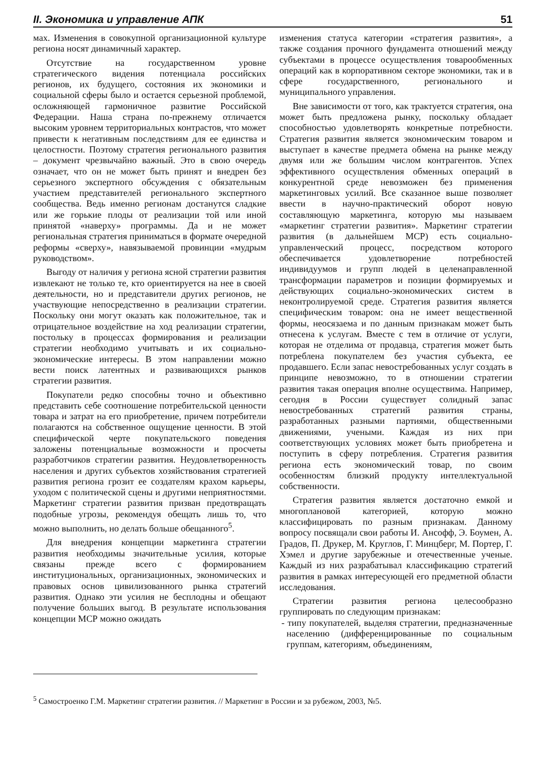II. Экономика и управление АПК 51
мах. Изменения в совокупной организационной культуре региона носят динамичный характер.
Отсутствие на государственном уровне стратегического видения потенциала российских регионов, их будущего, состояния их экономики и социальной сферы было и остается серьезной проблемой, осложняющей гармоничное развитие Российской Федерации. Наша страна по-прежнему отличается высоким уровнем территориальных контрастов, что может привести к негативным последствиям для ее единства и целостности. Поэтому стратегия регионального развития – документ чрезвычайно важный. Это в свою очередь означает, что он не может быть принят и внедрен без серьезного экспертного обсуждения с обязательным участием представителей регионального экспертного сообщества. Ведь именно регионам достанутся сладкие или же горькие плоды от реализации той или иной принятой «наверху» программы. Да и не может региональная стратегия приниматься в формате очередной реформы «сверху», навязываемой провинции «мудрым руководством».
Выгоду от наличия у региона ясной стратегии развития извлекают не только те, кто ориентируется на нее в своей деятельности, но и представители других регионов, не участвующие непосредственно в реализации стратегии. Поскольку они могут оказать как положительное, так и отрицательное воздействие на ход реализации стратегии, постольку в процессах формирования и реализации стратегии необходимо учитывать и их социально-экономические интересы. В этом направлении можно вести поиск латентных и развивающихся рынков стратегии развития.
Покупатели редко способны точно и объективно представить себе соотношение потребительской ценности товара и затрат на его приобретение, причем потребители полагаются на собственное ощущение ценности. В этой специфической черте покупательского поведения заложены потенциальные возможности и просчеты разработчиков стратегии развития. Неудовлетворенность населения и других субъектов хозяйствования стратегией развития региона грозит ее создателям крахом карьеры, уходом с политической сцены и другими неприятностями. Маркетинг стратегии развития призван предотвращать подобные угрозы, рекомендуя обещать лишь то, что можно выполнить, но делать больше обещанного<sup>5</sup>.
Для внедрения концепции маркетинга стратегии развития необходимы значительные усилия, которые связаны прежде всего с формированием институциональных, организационных, экономических и правовых основ цивилизованного рынка стратегий развития. Однако эти усилия не бесплодны и обещают получение больших выгод. В результате использования концепции МСР можно ожидать
изменения статуса категории «стратегия развития», а также создания прочного фундамента отношений между субъектами в процессе осуществления товарообменных операций как в корпоративном секторе экономики, так и в сфере государственного, регионального и муниципального управления.
Вне зависимости от того, как трактуется стратегия, она может быть предложена рынку, поскольку обладает способностью удовлетворять конкретные потребности. Стратегия развития является экономическим товаром и выступает в качестве предмета обмена на рынке между двумя или же большим числом контрагентов. Успех эффективного осуществления обменных операций в конкурентной среде невозможен без применения маркетинговых усилий. Все сказанное выше позволяет ввести в научно-практический оборот новую составляющую маркетинга, которую мы называем «маркетинг стратегии развития». Маркетинг стратегии развития (в дальнейшем МСР) есть социально-управленческий процесс, посредством которого обеспечивается удовлетворение потребностей индивидуумов и групп людей в целенаправленной трансформации параметров и позиции формируемых и действующих социально-экономических систем в неконтролируемой среде. Стратегия развития является специфическим товаром: она не имеет вещественной формы, неосязаема и по данным признакам может быть отнесена к услугам. Вместе с тем в отличие от услуги, которая не отделима от продавца, стратегия может быть потреблена покупателем без участия субъекта, ее продавшего. Если запас невостребованных услуг создать в принципе невозможно, то в отношении стратегии развития такая операция вполне осуществима. Например, сегодня в России существует солидный запас невостребованных стратегий развития страны, разработанных разными партиями, общественными движениями, учеными. Каждая из них при соответствующих условиях может быть приобретена и поступить в сферу потребления. Стратегия развития региона есть экономический товар, по своим особенностям близкий продукту интеллектуальной собственности.
Стратегия развития является достаточно емкой и многоплановой категорией, которую можно классифицировать по разным признакам. Данному вопросу посвящали свои работы И. Ансофф, Э. Боумен, А. Градов, П. Друкер, М. Круглов, Г. Минцберг, М. Портер, Г. Хэмел и другие зарубежные и отечественные ученые. Каждый из них разрабатывал классификацию стратегий развития в рамках интересующей его предметной области исследования.
Стратегии развития региона целесообразно группировать по следующим признакам:
- типу покупателей, выделяя стратегии, предназначенные населению (дифференцированные по социальным группам, категориям, объединениям,
<sup>5</sup> Самостроенко Г.М. Маркетинг стратегии развития. // Маркетинг в России и за рубежом, 2003, №5.